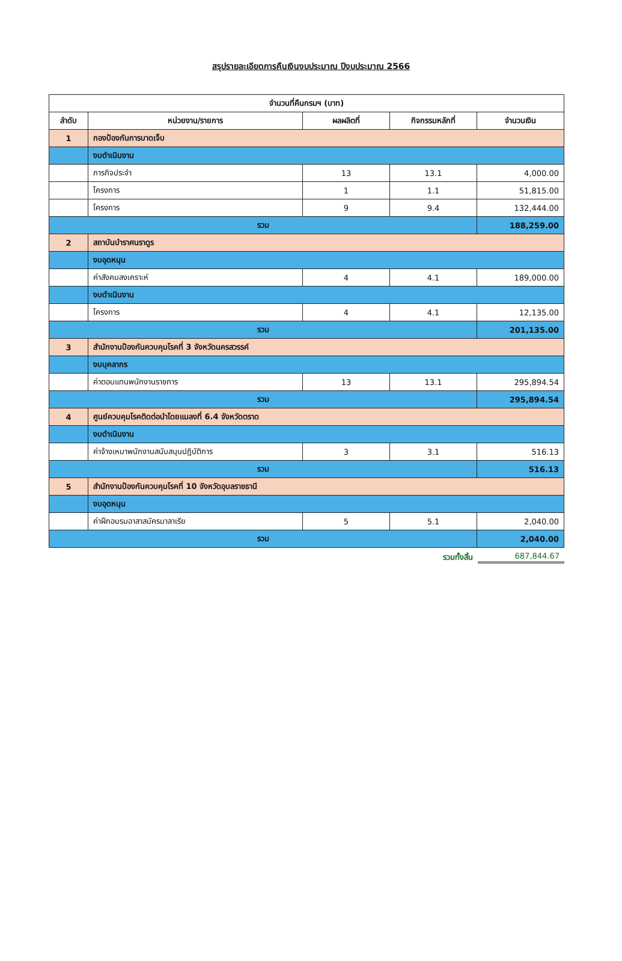สรุปรายละเอียดการคืนเงินงบประมาณ ปีงบประมาณ 2566
| จำนวนที่คืนกรมฯ (บาท) | | | | |
| --- | --- | --- | --- | --- |
| ลำดับ | หน่วยงาน/รายการ | ผลผลิตที่ | กิจกรรมหลักที่ | จำนวนเงิน |
| 1 | กองป้องกันการบาดเจ็บ | | | |
| | งบดำเนินงาน | | | |
| | ภารกิจประจำ | 13 | 13.1 | 4,000.00 |
| | โครงการ | 1 | 1.1 | 51,815.00 |
| | โครงการ | 9 | 9.4 | 132,444.00 |
| รวม | | | | 188,259.00 |
| 2 | สถาบันบำราศนราดูร | | | |
| | งบอุดหนุน | | | |
| | ค่าสังคมสงเคราะห์ | 4 | 4.1 | 189,000.00 |
| | งบดำเนินงาน | | | |
| | โครงการ | 4 | 4.1 | 12,135.00 |
| รวม | | | | 201,135.00 |
| 3 | สำนักงานป้องกันควบคุมโรคที่ 3 จังหวัดนครสวรรค์ | | | |
| | งบบุคลากร | | | |
| | ค่าตอบแทนพนักงานราชการ | 13 | 13.1 | 295,894.54 |
| รวม | | | | 295,894.54 |
| 4 | ศูนย์ควบคุมโรคติดต่อนำโดยแมลงที่ 6.4 จังหวัดตราด | | | |
| | งบดำเนินงาน | | | |
| | ค่าจ้างเหมาพนักงานสนับสนุนปฏิบัติการ | 3 | 3.1 | 516.13 |
| รวม | | | | 516.13 |
| 5 | สำนักงานป้องกันควบคุมโรคที่ 10 จังหวัดอุบลราชธานี | | | |
| | งบอุดหนุน | | | |
| | ค่าฝึกอบรมอาสาสมัครมาลาเรีย | 5 | 5.1 | 2,040.00 |
| รวม | | | | 2,040.00 |
รวมทั้งสิ้น 687,844.67